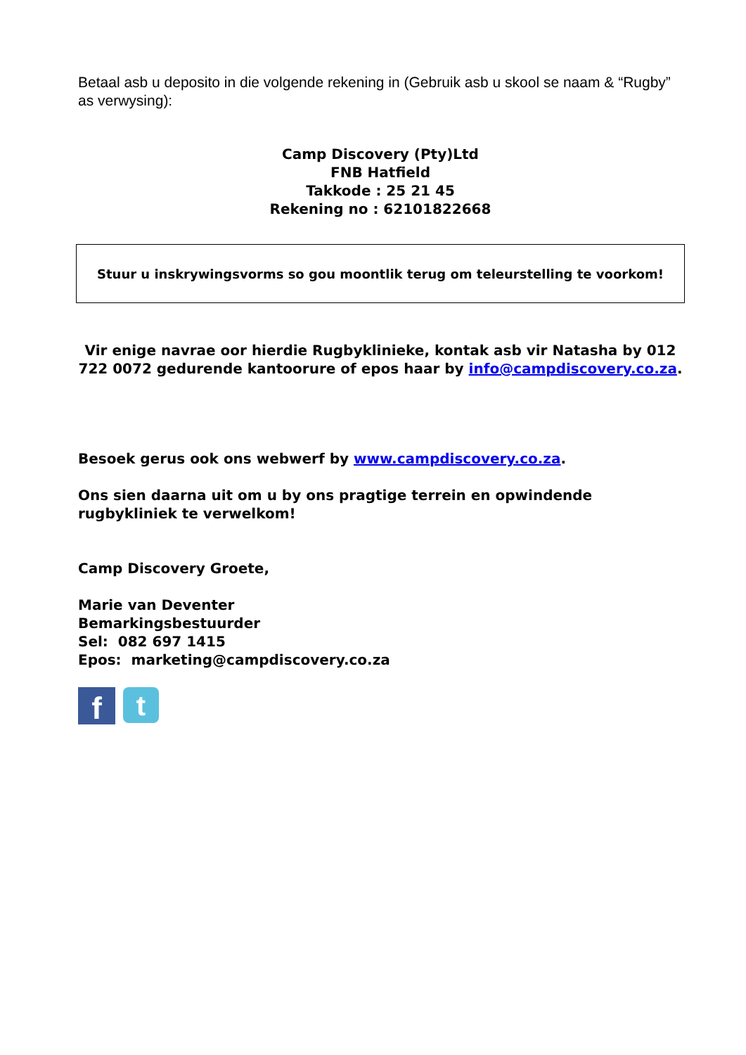Betaal asb u deposito in die volgende rekening in (Gebruik asb u skool se naam & “Rugby” as verwysing):
Camp Discovery (Pty)Ltd
FNB Hatfield
Takkode : 25 21 45
Rekening no : 62101822668
Stuur u inskrywingsvorms so gou moontlik terug om teleurstelling te voorkom!
Vir enige navrae oor hierdie Rugbyklinieke, kontak asb vir Natasha by 012 722 0072 gedurende kantoorure of epos haar by info@campdiscovery.co.za.
Besoek gerus ook ons webwerf by www.campdiscovery.co.za.
Ons sien daarna uit om u by ons pragtige terrein en opwindende rugbykliniek te verwelkom!
Camp Discovery Groete,
Marie van Deventer
Bemarkingsbestuurder
Sel: 082 697 1415
Epos: marketing@campdiscovery.co.za
f
t